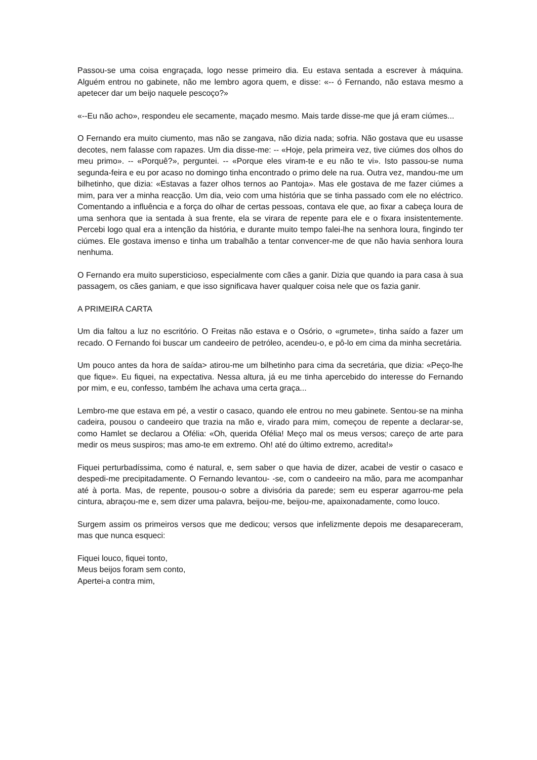Passou-se uma coisa engraçada, logo nesse primeiro dia. Eu estava sentada a escrever à máquina. Alguém entrou no gabinete, não me lembro agora quem, e disse: «-- ó Fernando, não estava mesmo a apetecer dar um beijo naquele pescoço?»
«--Eu não acho», respondeu ele secamente, maçado mesmo. Mais tarde disse-me que já eram ciúmes...
O Fernando era muito ciumento, mas não se zangava, não dizia nada; sofria. Não gostava que eu usasse decotes, nem falasse com rapazes. Um dia disse-me: -- «Hoje, pela primeira vez, tive ciúmes dos olhos do meu primo». -- «Porquê?», perguntei. -- «Porque eles viram-te e eu não te vi». Isto passou-se numa segunda-feira e eu por acaso no domingo tinha encontrado o primo dele na rua. Outra vez, mandou-me um bilhetinho, que dizia: «Estavas a fazer olhos ternos ao Pantoja». Mas ele gostava de me fazer ciúmes a mim, para ver a minha reacção. Um dia, veio com uma história que se tinha passado com ele no eléctrico. Comentando a influência e a força do olhar de certas pessoas, contava ele que, ao fixar a cabeça loura de uma senhora que ia sentada à sua frente, ela se virara de repente para ele e o fixara insistentemente. Percebi logo qual era a intenção da história, e durante muito tempo falei-lhe na senhora loura, fingindo ter ciúmes. Ele gostava imenso e tinha um trabalhão a tentar convencer-me de que não havia senhora loura nenhuma.
O Fernando era muito supersticioso, especialmente com cães a ganir. Dizia que quando ia para casa à sua passagem, os cães ganiam, e que isso significava haver qualquer coisa nele que os fazia ganir.
A PRIMEIRA CARTA
Um dia faltou a luz no escritório. O Freitas não estava e o Osório, o «grumete», tinha saído a fazer um recado. O Fernando foi buscar um candeeiro de petróleo, acendeu-o, e pô-lo em cima da minha secretária.
Um pouco antes da hora de saída> atirou-me um bilhetinho para cima da secretária, que dizia: «Peço-lhe que fique». Eu fiquei, na expectativa. Nessa altura, já eu me tinha apercebido do interesse do Fernando por mim, e eu, confesso, também lhe achava uma certa graça...
Lembro-me que estava em pé, a vestir o casaco, quando ele entrou no meu gabinete. Sentou-se na minha cadeira, pousou o candeeiro que trazia na mão e, virado para mim, começou de repente a declarar-se, como Hamlet se declarou a Ofélia: «Oh, querida Ofélia! Meço mal os meus versos; careço de arte para medir os meus suspiros; mas amo-te em extremo. Oh! até do último extremo, acredita!»
Fiquei perturbadíssima, como é natural, e, sem saber o que havia de dizer, acabei de vestir o casaco e despedi-me precipitadamente. O Fernando levantou- -se, com o candeeiro na mão, para me acompanhar até à porta. Mas, de repente, pousou-o sobre a divisória da parede; sem eu esperar agarrou-me pela cintura, abraçou-me e, sem dizer uma palavra, beijou-me, beijou-me, apaixonadamente, como louco.
Surgem assim os primeiros versos que me dedicou; versos que infelizmente depois me desapareceram, mas que nunca esqueci:
Fiquei louco, fiquei tonto,
Meus beijos foram sem conto,
Apertei-a contra mim,